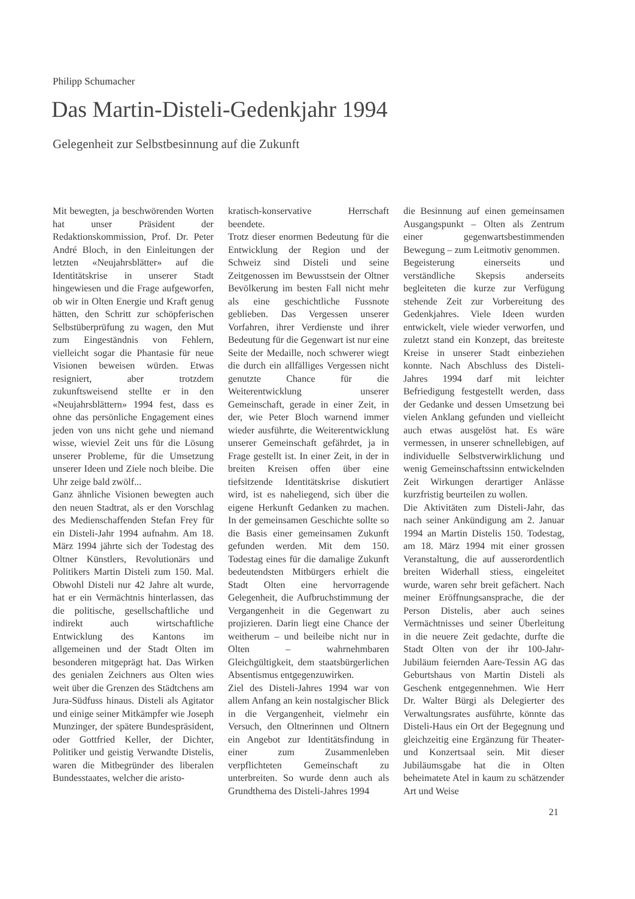Philipp Schumacher
Das Martin-Disteli-Gedenkjahr 1994
Gelegenheit zur Selbstbesinnung auf die Zukunft
Mit bewegten, ja beschwörenden Worten hat unser Präsident der Redaktionskommission, Prof. Dr. Peter André Bloch, in den Einleitungen der letzten «Neujahrsblätter» auf die Identitätskrise in unserer Stadt hingewiesen und die Frage aufgeworfen, ob wir in Olten Energie und Kraft genug hätten, den Schritt zur schöpferischen Selbstüberprüfung zu wagen, den Mut zum Eingeständnis von Fehlern, vielleicht sogar die Phantasie für neue Visionen beweisen würden. Etwas resigniert, aber trotzdem zukunftsweisend stellte er in den «Neujahrsblättern» 1994 fest, dass es ohne das persönliche Engagement eines jeden von uns nicht gehe und niemand wisse, wieviel Zeit uns für die Lösung unserer Probleme, für die Umsetzung unserer Ideen und Ziele noch bleibe. Die Uhr zeige bald zwölf...
Ganz ähnliche Visionen bewegten auch den neuen Stadtrat, als er den Vorschlag des Medienschaffenden Stefan Frey für ein Disteli-Jahr 1994 aufnahm. Am 18. März 1994 jährte sich der Todestag des Oltner Künstlers, Revolutionärs und Politikers Martin Disteli zum 150. Mal. Obwohl Disteli nur 42 Jahre alt wurde, hat er ein Vermächtnis hinterlassen, das die politische, gesellschaftliche und indirekt auch wirtschaftliche Entwicklung des Kantons im allgemeinen und der Stadt Olten im besonderen mitgeprägt hat. Das Wirken des genialen Zeichners aus Olten wies weit über die Grenzen des Städtchens am Jura-Südfuss hinaus. Disteli als Agitator und einige seiner Mitkämpfer wie Joseph Munzinger, der spätere Bundespräsident, oder Gottfried Keller, der Dichter, Politiker und geistig Verwandte Distelis, waren die Mitbegründer des liberalen Bundesstaates, welcher die aristo-
kratisch-konservative Herrschaft beendete.
Trotz dieser enormen Bedeutung für die Entwicklung der Region und der Schweiz sind Disteli und seine Zeitgenossen im Bewusstsein der Oltner Bevölkerung im besten Fall nicht mehr als eine geschichtliche Fussnote geblieben. Das Vergessen unserer Vorfahren, ihrer Verdienste und ihrer Bedeutung für die Gegenwart ist nur eine Seite der Medaille, noch schwerer wiegt die durch ein allfälliges Vergessen nicht genutzte Chance für die Weiterentwicklung unserer Gemeinschaft, gerade in einer Zeit, in der, wie Peter Bloch warnend immer wieder ausführte, die Weiterentwicklung unserer Gemeinschaft gefährdet, ja in Frage gestellt ist. In einer Zeit, in der in breiten Kreisen offen über eine tiefsitzende Identitätskrise diskutiert wird, ist es naheliegend, sich über die eigene Herkunft Gedanken zu machen. In der gemeinsamen Geschichte sollte so die Basis einer gemeinsamen Zukunft gefunden werden. Mit dem 150. Todestag eines für die damalige Zukunft bedeutendsten Mitbürgers erhielt die Stadt Olten eine hervorragende Gelegenheit, die Aufbruchstimmung der Vergangenheit in die Gegenwart zu projizieren. Darin liegt eine Chance der weitherum – und beileibe nicht nur in Olten – wahrnehmbaren Gleichgültigkeit, dem staatsbürgerlichen Absentismus entgegenzuwirken.
Ziel des Disteli-Jahres 1994 war von allem Anfang an kein nostalgischer Blick in die Vergangenheit, vielmehr ein Versuch, den Oltnerinnen und Oltnern ein Angebot zur Identitätsfindung in einer zum Zusammenleben verpflichteten Gemeinschaft zu unterbreiten. So wurde denn auch als Grundthema des Disteli-Jahres 1994
die Besinnung auf einen gemeinsamen Ausgangspunkt – Olten als Zentrum einer gegenwartsbestimmenden Bewegung – zum Leitmotiv genommen.
Begeisterung einerseits und verständliche Skepsis anderseits begleiteten die kurze zur Verfügung stehende Zeit zur Vorbereitung des Gedenkjahres. Viele Ideen wurden entwickelt, viele wieder verworfen, und zuletzt stand ein Konzept, das breiteste Kreise in unserer Stadt einbeziehen konnte. Nach Abschluss des Disteli-Jahres 1994 darf mit leichter Befriedigung festgestellt werden, dass der Gedanke und dessen Umsetzung bei vielen Anklang gefunden und vielleicht auch etwas ausgelöst hat. Es wäre vermessen, in unserer schnellebigen, auf individuelle Selbstverwirklichung und wenig Gemeinschaftssinn entwickelnden Zeit Wirkungen derartiger Anlässe kurzfristig beurteilen zu wollen.
Die Aktivitäten zum Disteli-Jahr, das nach seiner Ankündigung am 2. Januar 1994 an Martin Distelis 150. Todestag, am 18. März 1994 mit einer grossen Veranstaltung, die auf ausserordentlich breiten Widerhall stiess, eingeleitet wurde, waren sehr breit gefächert. Nach meiner Eröffnungsansprache, die der Person Distelis, aber auch seines Vermächtnisses und seiner Überleitung in die neuere Zeit gedachte, durfte die Stadt Olten von der ihr 100-Jahr-Jubiläum feiernden Aare-Tessin AG das Geburtshaus von Martin Disteli als Geschenk entgegennehmen. Wie Herr Dr. Walter Bürgi als Delegierter des Verwaltungsrates ausführte, könnte das Disteli-Haus ein Ort der Begegnung und gleichzeitig eine Ergänzung für Theater- und Konzertsaal sein. Mit dieser Jubiläumsgabe hat die in Olten beheimatete Atel in kaum zu schätzender Art und Weise
21